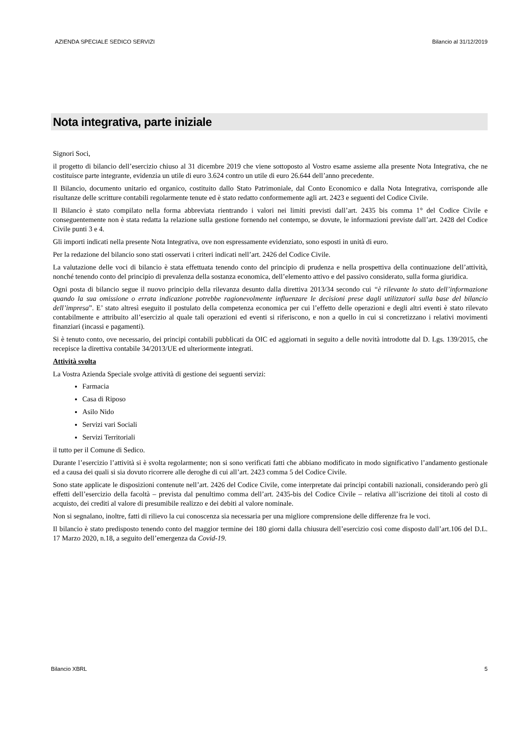AZIENDA SPECIALE SEDICO SERVIZI Bilancio al 31/12/2019
Nota integrativa, parte iniziale
Signori Soci,
il progetto di bilancio dell’esercizio chiuso al 31 dicembre 2019 che viene sottoposto al Vostro esame assieme alla presente Nota Integrativa, che ne costituisce parte integrante, evidenzia un utile di euro 3.624 contro un utile di euro 26.644 dell’anno precedente.
Il Bilancio, documento unitario ed organico, costituito dallo Stato Patrimoniale, dal Conto Economico e dalla Nota Integrativa, corrisponde alle risultanze delle scritture contabili regolarmente tenute ed è stato redatto conformemente agli art. 2423 e seguenti del Codice Civile.
Il Bilancio è stato compilato nella forma abbreviata rientrando i valori nei limiti previsti dall’art. 2435 bis comma 1° del Codice Civile e conseguentemente non è stata redatta la relazione sulla gestione fornendo nel contempo, se dovute, le informazioni previste dall’art. 2428 del Codice Civile punti 3 e 4.
Gli importi indicati nella presente Nota Integrativa, ove non espressamente evidenziato, sono esposti in unità di euro.
Per la redazione del bilancio sono stati osservati i criteri indicati nell’art. 2426 del Codice Civile.
La valutazione delle voci di bilancio è stata effettuata tenendo conto del principio di prudenza e nella prospettiva della continuazione dell’attività, nonché tenendo conto del principio di prevalenza della sostanza economica, dell’elemento attivo e del passivo considerato, sulla forma giuridica.
Ogni posta di bilancio segue il nuovo principio della rilevanza desunto dalla direttiva 2013/34 secondo cui “è rilevante lo stato dell’informazione quando la sua omissione o errata indicazione potrebbe ragionevolmente influenzare le decisioni prese dagli utilizzatori sulla base del bilancio dell’impresa”. E’ stato altresì eseguito il postulato della competenza economica per cui l’effetto delle operazioni e degli altri eventi è stato rilevato contabilmente e attribuito all’esercizio al quale tali operazioni ed eventi si riferiscono, e non a quello in cui si concretizzano i relativi movimenti finanziari (incassi e pagamenti).
Si è tenuto conto, ove necessario, dei principi contabili pubblicati da OIC ed aggiornati in seguito a delle novità introdotte dal D. Lgs. 139/2015, che recepisce la direttiva contabile 34/2013/UE ed ulteriormente integrati.
Attività svolta
La Vostra Azienda Speciale svolge attività di gestione dei seguenti servizi:
Farmacia
Casa di Riposo
Asilo Nido
Servizi vari Sociali
Servizi Territoriali
il tutto per il Comune di Sedico.
Durante l’esercizio l’attività si è svolta regolarmente; non si sono verificati fatti che abbiano modificato in modo significativo l’andamento gestionale ed a causa dei quali si sia dovuto ricorrere alle deroghe di cui all’art. 2423 comma 5 del Codice Civile.
Sono state applicate le disposizioni contenute nell’art. 2426 del Codice Civile, come interpretate dai principi contabili nazionali, considerando però gli effetti dell’esercizio della facoltà – prevista dal penultimo comma dell’art. 2435-bis del Codice Civile – relativa all’iscrizione dei titoli al costo di acquisto, dei crediti al valore di presumibile realizzo e dei debiti al valore nominale.
Non si segnalano, inoltre, fatti di rilievo la cui conoscenza sia necessaria per una migliore comprensione delle differenze fra le voci.
Il bilancio è stato predisposto tenendo conto del maggior termine dei 180 giorni dalla chiusura dell’esercizio così come disposto dall’art.106 del D.L. 17 Marzo 2020, n.18, a seguito dell’emergenza da Covid-19.
Bilancio XBRL 5